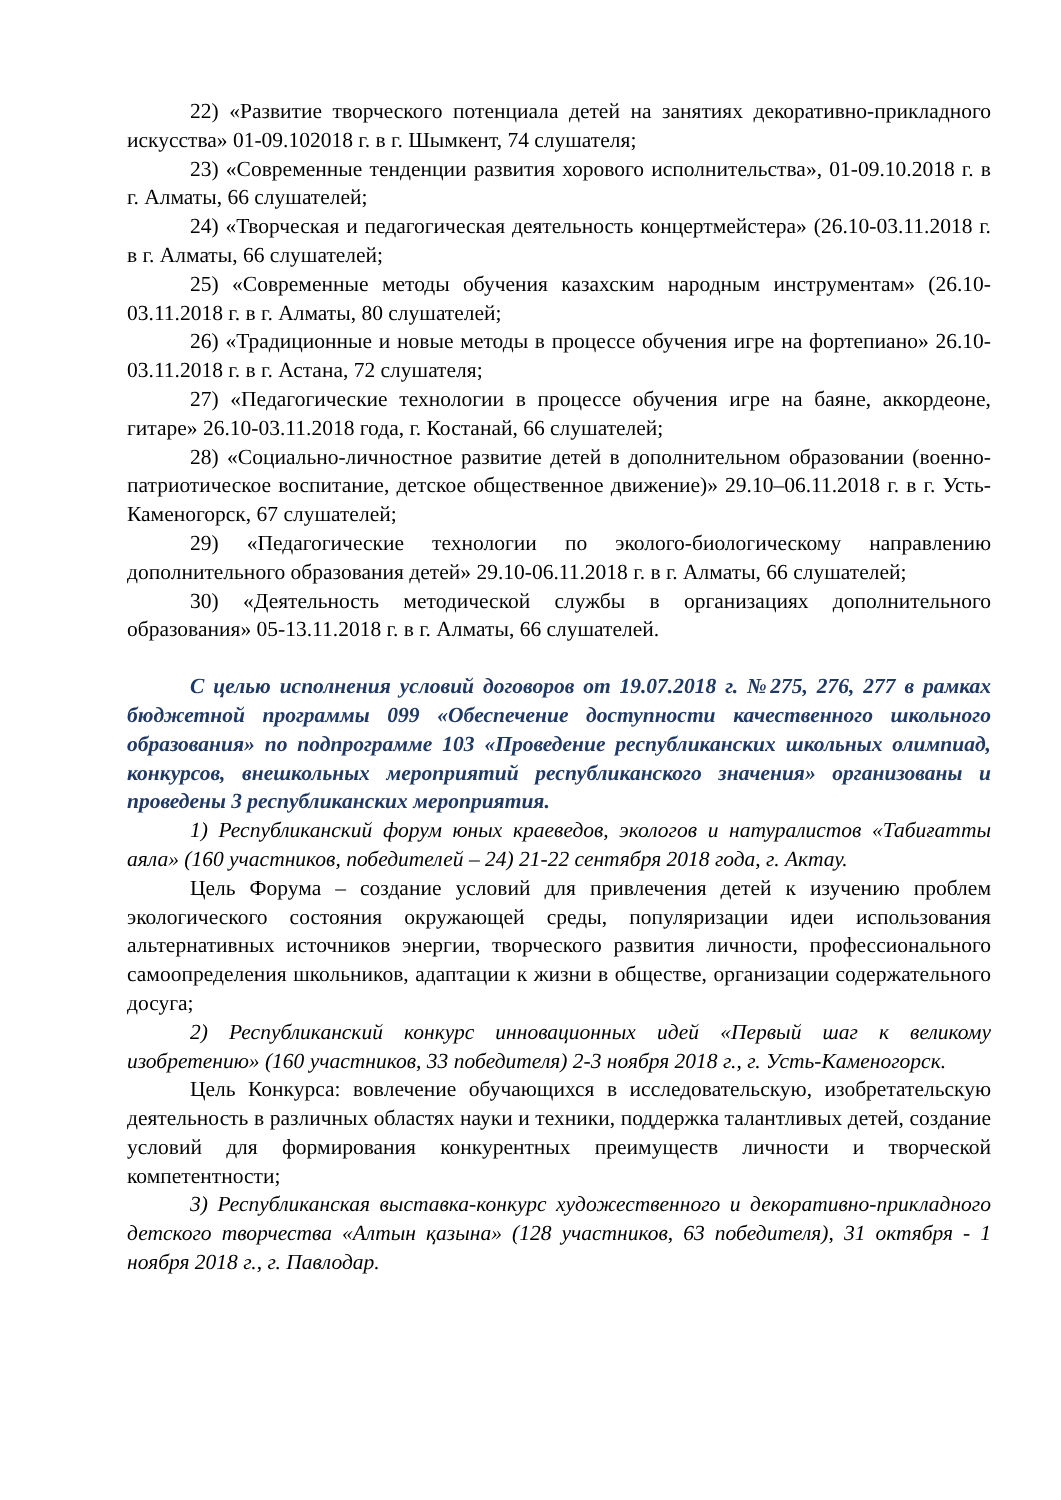22) «Развитие творческого потенциала детей на занятиях декоративно-прикладного искусства» 01-09.102018 г. в г. Шымкент, 74 слушателя;
23) «Современные тенденции развития хорового исполнительства», 01-09.10.2018 г. в г. Алматы, 66 слушателей;
24) «Творческая и педагогическая деятельность концертмейстера» (26.10-03.11.2018 г. в г. Алматы, 66 слушателей;
25) «Современные методы обучения казахским народным инструментам» (26.10-03.11.2018 г. в г. Алматы, 80 слушателей;
26) «Традиционные и новые методы в процессе обучения игре на фортепиано» 26.10-03.11.2018 г. в г. Астана, 72 слушателя;
27) «Педагогические технологии в процессе обучения игре на баяне, аккордеоне, гитаре» 26.10-03.11.2018 года, г. Костанай, 66 слушателей;
28) «Социально-личностное развитие детей в дополнительном образовании (военно-патриотическое воспитание, детское общественное движение)» 29.10–06.11.2018 г. в г. Усть-Каменогорск, 67 слушателей;
29) «Педагогические технологии по эколого-биологическому направлению дополнительного образования детей» 29.10-06.11.2018 г. в г. Алматы, 66 слушателей;
30) «Деятельность методической службы в организациях дополнительного образования» 05-13.11.2018 г. в г. Алматы, 66 слушателей.
С целью исполнения условий договоров от 19.07.2018 г. №275, 276, 277 в рамках бюджетной программы 099 «Обеспечение доступности качественного школьного образования» по подпрограмме 103 «Проведение республиканских школьных олимпиад, конкурсов, внешкольных мероприятий республиканского значения» организованы и проведены 3 республиканских мероприятия.
1) Республиканский форум юных краеведов, экологов и натуралистов «Табиғатты аяла» (160 участников, победителей – 24) 21-22 сентября 2018 года, г. Актау.
Цель Форума – создание условий для привлечения детей к изучению проблем экологического состояния окружающей среды, популяризации идеи использования альтернативных источников энергии, творческого развития личности, профессионального самоопределения школьников, адаптации к жизни в обществе, организации содержательного досуга;
2) Республиканский конкурс инновационных идей «Первый шаг к великому изобретению» (160 участников, 33 победителя) 2-3 ноября 2018 г., г. Усть-Каменогорск.
Цель Конкурса: вовлечение обучающихся в исследовательскую, изобретательскую деятельность в различных областях науки и техники, поддержка талантливых детей, создание условий для формирования конкурентных преимуществ личности и творческой компетентности;
3) Республиканская выставка-конкурс художественного и декоративно-прикладного детского творчества «Алтын қазына» (128 участников, 63 победителя), 31 октября - 1 ноября 2018 г., г. Павлодар.